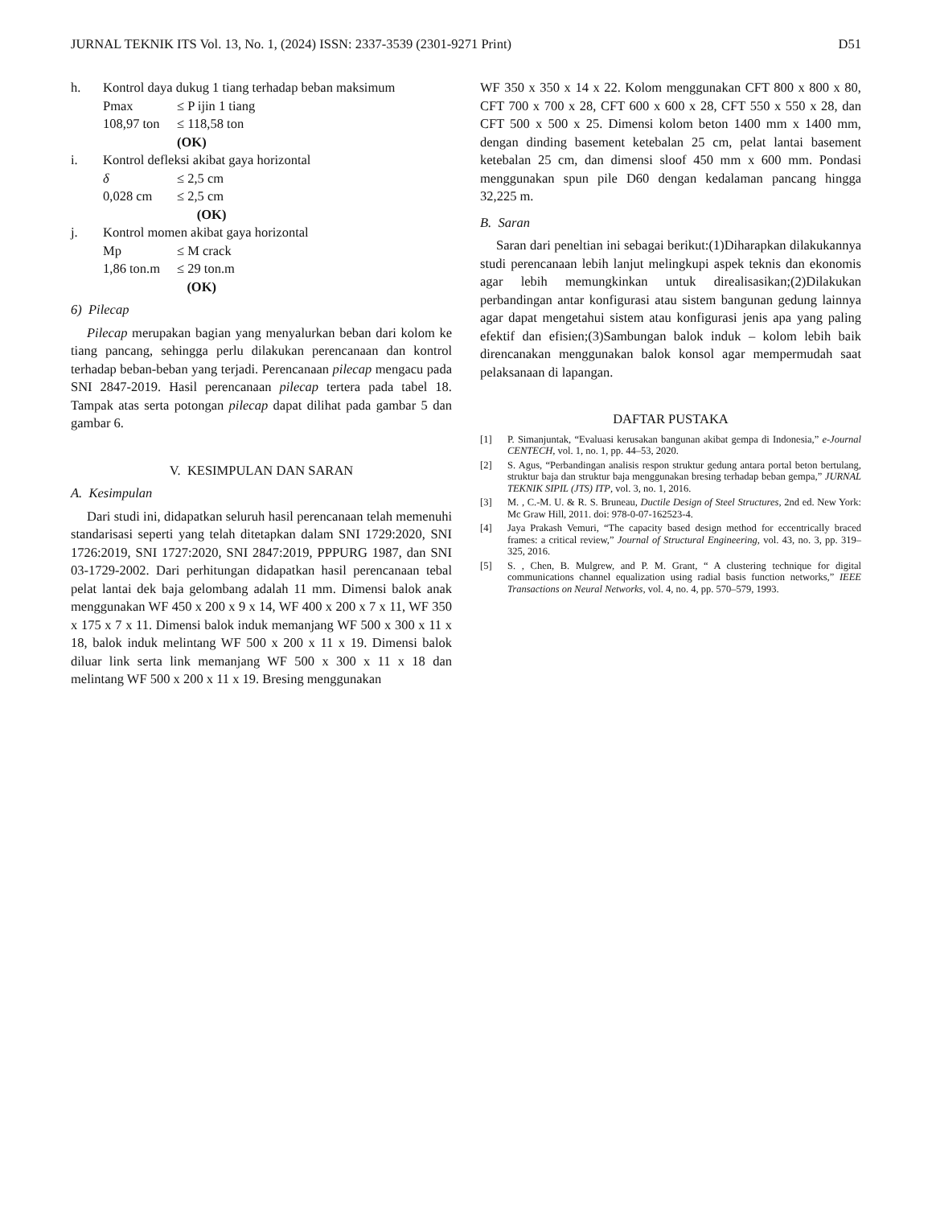JURNAL TEKNIK ITS Vol. 13, No. 1, (2024) ISSN: 2337-3539 (2301-9271 Print) D51
h. Kontrol daya dukug 1 tiang terhadap beban maksimum
Pmax ≤ P ijin 1 tiang
108,97 ton ≤ 118,58 ton (OK)
i. Kontrol defleksi akibat gaya horizontal
δ ≤ 2,5 cm
0,028 cm ≤ 2,5 cm (OK)
j. Kontrol momen akibat gaya horizontal
Mp ≤ M crack
1,86 ton.m ≤ 29 ton.m (OK)
6) Pilecap
Pilecap merupakan bagian yang menyalurkan beban dari kolom ke tiang pancang, sehingga perlu dilakukan perencanaan dan kontrol terhadap beban-beban yang terjadi. Perencanaan pilecap mengacu pada SNI 2847-2019. Hasil perencanaan pilecap tertera pada tabel 18. Tampak atas serta potongan pilecap dapat dilihat pada gambar 5 dan gambar 6.
V. KESIMPULAN DAN SARAN
A. Kesimpulan
Dari studi ini, didapatkan seluruh hasil perencanaan telah memenuhi standarisasi seperti yang telah ditetapkan dalam SNI 1729:2020, SNI 1726:2019, SNI 1727:2020, SNI 2847:2019, PPPURG 1987, dan SNI 03-1729-2002. Dari perhitungan didapatkan hasil perencanaan tebal pelat lantai dek baja gelombang adalah 11 mm. Dimensi balok anak menggunakan WF 450 x 200 x 9 x 14, WF 400 x 200 x 7 x 11, WF 350 x 175 x 7 x 11. Dimensi balok induk memanjang WF 500 x 300 x 11 x 18, balok induk melintang WF 500 x 200 x 11 x 19. Dimensi balok diluar link serta link memanjang WF 500 x 300 x 11 x 18 dan melintang WF 500 x 200 x 11 x 19. Bresing menggunakan
WF 350 x 350 x 14 x 22. Kolom menggunakan CFT 800 x 800 x 80, CFT 700 x 700 x 28, CFT 600 x 600 x 28, CFT 550 x 550 x 28, dan CFT 500 x 500 x 25. Dimensi kolom beton 1400 mm x 1400 mm, dengan dinding basement ketebalan 25 cm, pelat lantai basement ketebalan 25 cm, dan dimensi sloof 450 mm x 600 mm. Pondasi menggunakan spun pile D60 dengan kedalaman pancang hingga 32,225 m.
B. Saran
Saran dari peneltian ini sebagai berikut:(1)Diharapkan dilakukannya studi perencanaan lebih lanjut melingkupi aspek teknis dan ekonomis agar lebih memungkinkan untuk direalisasikan;(2)Dilakukan perbandingan antar konfigurasi atau sistem bangunan gedung lainnya agar dapat mengetahui sistem atau konfigurasi jenis apa yang paling efektif dan efisien;(3)Sambungan balok induk – kolom lebih baik direncanakan menggunakan balok konsol agar mempermudah saat pelaksanaan di lapangan.
DAFTAR PUSTAKA
[1] P. Simanjuntak, “Evaluasi kerusakan bangunan akibat gempa di Indonesia,” e-Journal CENTECH, vol. 1, no. 1, pp. 44–53, 2020.
[2] S. Agus, “Perbandingan analisis respon struktur gedung antara portal beton bertulang, struktur baja dan struktur baja menggunakan bresing terhadap beban gempa,” JURNAL TEKNIK SIPIL (JTS) ITP, vol. 3, no. 1, 2016.
[3] M. , C.-M. U. & R. S. Bruneau, Ductile Design of Steel Structures, 2nd ed. New York: Mc Graw Hill, 2011. doi: 978-0-07-162523-4.
[4] Jaya Prakash Vemuri, “The capacity based design method for eccentrically braced frames: a critical review,” Journal of Structural Engineering, vol. 43, no. 3, pp. 319–325, 2016.
[5] S. , Chen, B. Mulgrew, and P. M. Grant, “ A clustering technique for digital communications channel equalization using radial basis function networks,” IEEE Transactions on Neural Networks, vol. 4, no. 4, pp. 570–579, 1993.